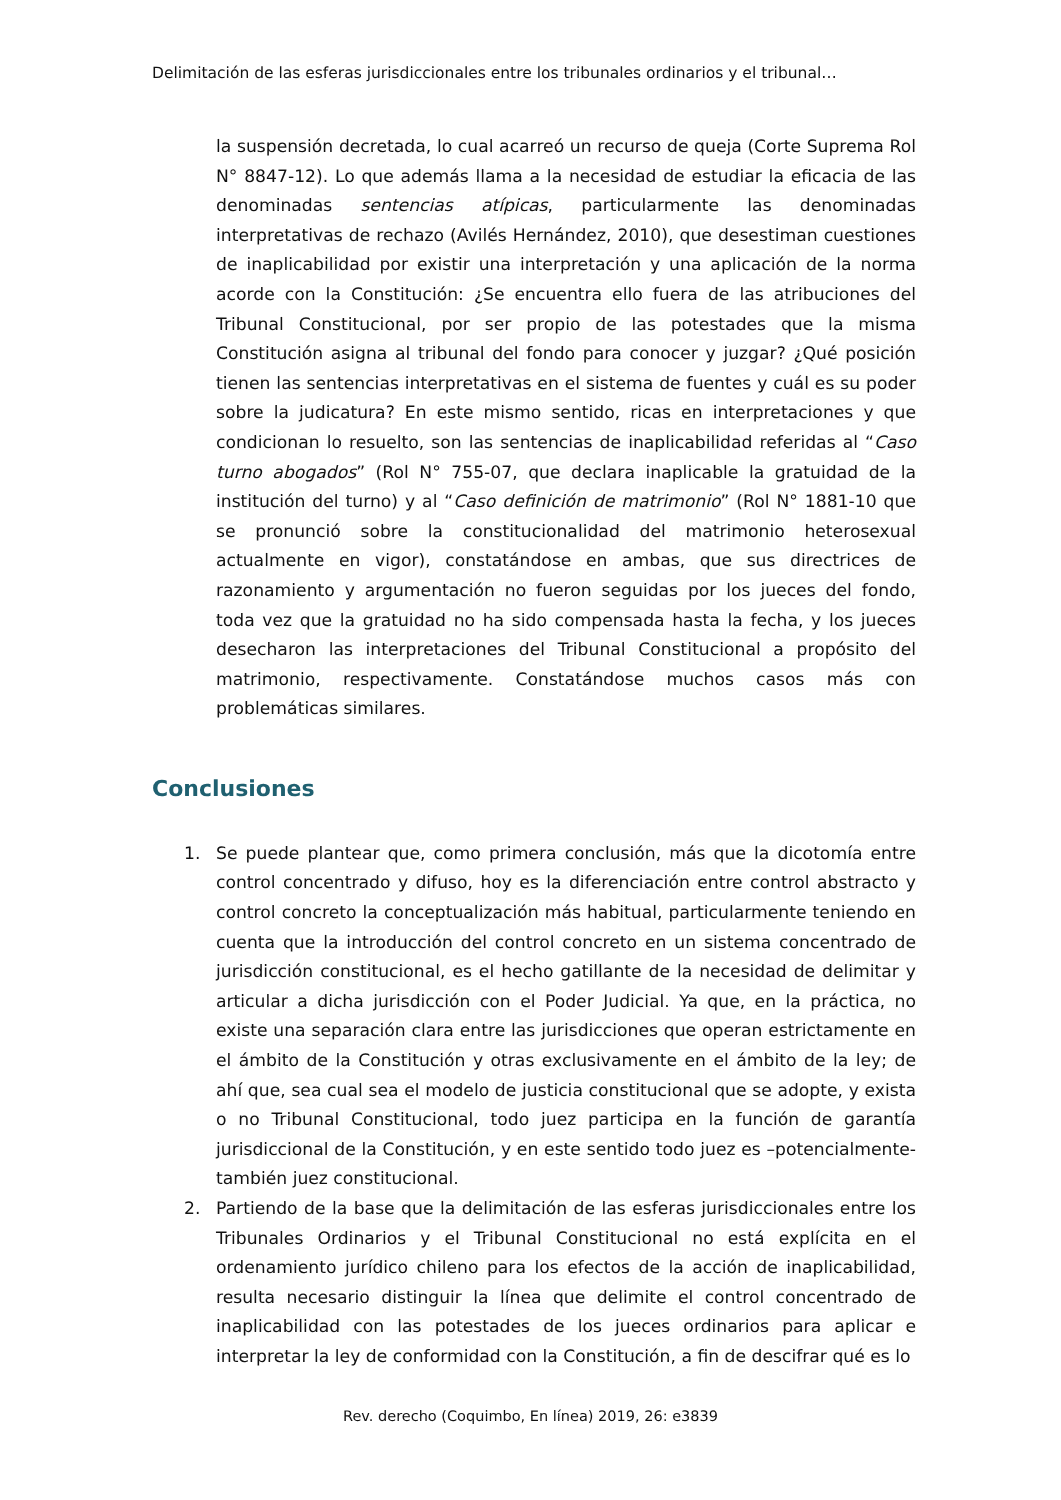Delimitación de las esferas jurisdiccionales entre los tribunales ordinarios y el tribunal…
la suspensión decretada, lo cual acarreó un recurso de queja (Corte Suprema Rol N° 8847-12). Lo que además llama a la necesidad de estudiar la eficacia de las denominadas sentencias atípicas, particularmente las denominadas interpretativas de rechazo (Avilés Hernández, 2010), que desestiman cuestiones de inaplicabilidad por existir una interpretación y una aplicación de la norma acorde con la Constitución: ¿Se encuentra ello fuera de las atribuciones del Tribunal Constitucional, por ser propio de las potestades que la misma Constitución asigna al tribunal del fondo para conocer y juzgar? ¿Qué posición tienen las sentencias interpretativas en el sistema de fuentes y cuál es su poder sobre la judicatura? En este mismo sentido, ricas en interpretaciones y que condicionan lo resuelto, son las sentencias de inaplicabilidad referidas al “Caso turno abogados” (Rol N° 755-07, que declara inaplicable la gratuidad de la institución del turno) y al “Caso definición de matrimonio” (Rol N° 1881-10 que se pronunció sobre la constitucionalidad del matrimonio heterosexual actualmente en vigor), constatándose en ambas, que sus directrices de razonamiento y argumentación no fueron seguidas por los jueces del fondo, toda vez que la gratuidad no ha sido compensada hasta la fecha, y los jueces desecharon las interpretaciones del Tribunal Constitucional a propósito del matrimonio, respectivamente. Constatándose muchos casos más con problemáticas similares.
Conclusiones
1. Se puede plantear que, como primera conclusión, más que la dicotomía entre control concentrado y difuso, hoy es la diferenciación entre control abstracto y control concreto la conceptualización más habitual, particularmente teniendo en cuenta que la introducción del control concreto en un sistema concentrado de jurisdicción constitucional, es el hecho gatillante de la necesidad de delimitar y articular a dicha jurisdicción con el Poder Judicial. Ya que, en la práctica, no existe una separación clara entre las jurisdicciones que operan estrictamente en el ámbito de la Constitución y otras exclusivamente en el ámbito de la ley; de ahí que, sea cual sea el modelo de justicia constitucional que se adopte, y exista o no Tribunal Constitucional, todo juez participa en la función de garantía jurisdiccional de la Constitución, y en este sentido todo juez es –potencialmente-también juez constitucional.
2. Partiendo de la base que la delimitación de las esferas jurisdiccionales entre los Tribunales Ordinarios y el Tribunal Constitucional no está explícita en el ordenamiento jurídico chileno para los efectos de la acción de inaplicabilidad, resulta necesario distinguir la línea que delimite el control concentrado de inaplicabilidad con las potestades de los jueces ordinarios para aplicar e interpretar la ley de conformidad con la Constitución, a fin de descifrar qué es lo
Rev. derecho (Coquimbo, En línea) 2019, 26: e3839